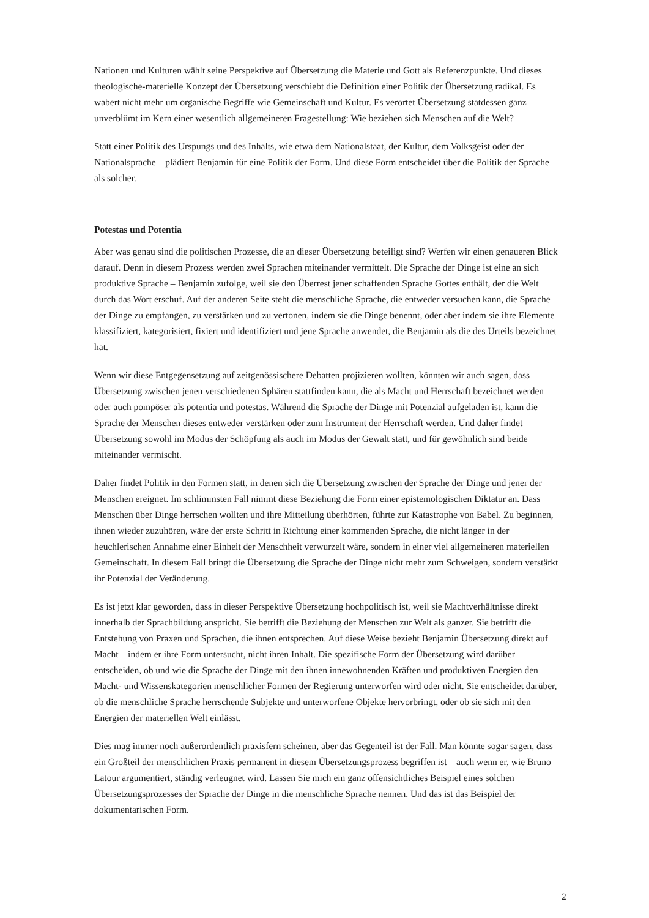Nationen und Kulturen wählt seine Perspektive auf Übersetzung die Materie und Gott als Referenzpunkte. Und dieses theologische-materielle Konzept der Übersetzung verschiebt die Definition einer Politik der Übersetzung radikal. Es wabert nicht mehr um organische Begriffe wie Gemeinschaft und Kultur. Es verortet Übersetzung statdessen ganz unverblümt im Kern einer wesentlich allgemeineren Fragestellung: Wie beziehen sich Menschen auf die Welt?
Statt einer Politik des Urspungs und des Inhalts, wie etwa dem Nationalstaat, der Kultur, dem Volksgeist oder der Nationalsprache – plädiert Benjamin für eine Politik der Form. Und diese Form entscheidet über die Politik der Sprache als solcher.
Potestas und Potentia
Aber was genau sind die politischen Prozesse, die an dieser Übersetzung beteiligt sind? Werfen wir einen genaueren Blick darauf. Denn in diesem Prozess werden zwei Sprachen miteinander vermittelt. Die Sprache der Dinge ist eine an sich produktive Sprache – Benjamin zufolge, weil sie den Überrest jener schaffenden Sprache Gottes enthält, der die Welt durch das Wort erschuf. Auf der anderen Seite steht die menschliche Sprache, die entweder versuchen kann, die Sprache der Dinge zu empfangen, zu verstärken und zu vertonen, indem sie die Dinge benennt, oder aber indem sie ihre Elemente klassifiziert, kategorisiert, fixiert und identifiziert und jene Sprache anwendet, die Benjamin als die des Urteils bezeichnet hat.
Wenn wir diese Entgegensetzung auf zeitgenössischere Debatten projizieren wollten, könnten wir auch sagen, dass Übersetzung zwischen jenen verschiedenen Sphären stattfinden kann, die als Macht und Herrschaft bezeichnet werden – oder auch pompöser als potentia und potestas. Während die Sprache der Dinge mit Potenzial aufgeladen ist, kann die Sprache der Menschen dieses entweder verstärken oder zum Instrument der Herrschaft werden. Und daher findet Übersetzung sowohl im Modus der Schöpfung als auch im Modus der Gewalt statt, und für gewöhnlich sind beide miteinander vermischt.
Daher findet Politik in den Formen statt, in denen sich die Übersetzung zwischen der Sprache der Dinge und jener der Menschen ereignet. Im schlimmsten Fall nimmt diese Beziehung die Form einer epistemologischen Diktatur an. Dass Menschen über Dinge herrschen wollten und ihre Mitteilung überhörten, führte zur Katastrophe von Babel. Zu beginnen, ihnen wieder zuzuhören, wäre der erste Schritt in Richtung einer kommenden Sprache, die nicht länger in der heuchlerischen Annahme einer Einheit der Menschheit verwurzelt wäre, sondern in einer viel allgemeineren materiellen Gemeinschaft. In diesem Fall bringt die Übersetzung die Sprache der Dinge nicht mehr zum Schweigen, sondern verstärkt ihr Potenzial der Veränderung.
Es ist jetzt klar geworden, dass in dieser Perspektive Übersetzung hochpolitisch ist, weil sie Machtverhältnisse direkt innerhalb der Sprachbildung anspricht. Sie betrifft die Beziehung der Menschen zur Welt als ganzer. Sie betrifft die Entstehung von Praxen und Sprachen, die ihnen entsprechen. Auf diese Weise bezieht Benjamin Übersetzung direkt auf Macht – indem er ihre Form untersucht, nicht ihren Inhalt. Die spezifische Form der Übersetzung wird darüber entscheiden, ob und wie die Sprache der Dinge mit den ihnen innewohnenden Kräften und produktiven Energien den Macht- und Wissenskategorien menschlicher Formen der Regierung unterworfen wird oder nicht. Sie entscheidet darüber, ob die menschliche Sprache herrschende Subjekte und unterworfene Objekte hervorbringt, oder ob sie sich mit den Energien der materiellen Welt einlässt.
Dies mag immer noch außerordentlich praxisfern scheinen, aber das Gegenteil ist der Fall. Man könnte sogar sagen, dass ein Großteil der menschlichen Praxis permanent in diesem Übersetzungsprozess begriffen ist – auch wenn er, wie Bruno Latour argumentiert, ständig verleugnet wird. Lassen Sie mich ein ganz offensichtliches Beispiel eines solchen Übersetzungsprozesses der Sprache der Dinge in die menschliche Sprache nennen. Und das ist das Beispiel der dokumentarischen Form.
2